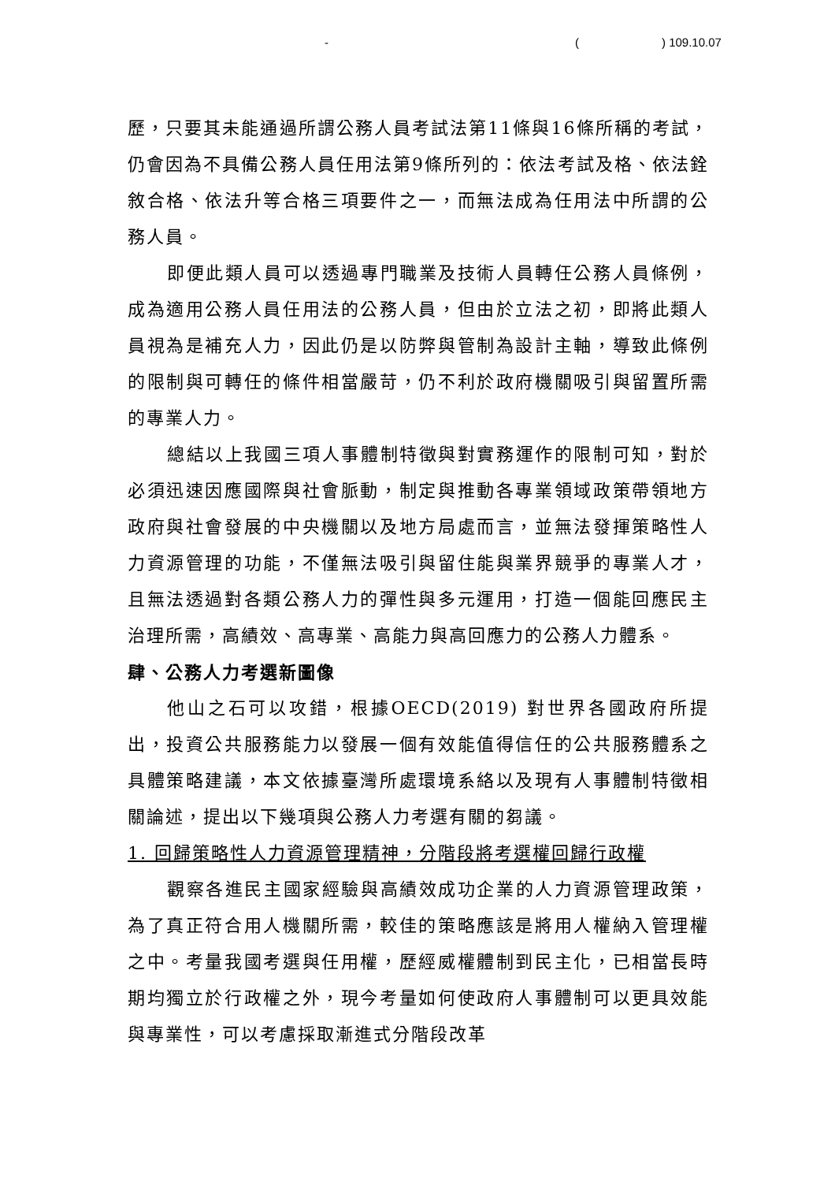- () 109.10.07
歷，只要其未能通過所謂公務人員考試法第11條與16條所稱的考試，仍會因為不具備公務人員任用法第9條所列的：依法考試及格、依法銓敘合格、依法升等合格三項要件之一，而無法成為任用法中所謂的公務人員。
即便此類人員可以透過專門職業及技術人員轉任公務人員條例，成為適用公務人員任用法的公務人員，但由於立法之初，即將此類人員視為是補充人力，因此仍是以防弊與管制為設計主軸，導致此條例的限制與可轉任的條件相當嚴苛，仍不利於政府機關吸引與留置所需的專業人力。
總結以上我國三項人事體制特徵與對實務運作的限制可知，對於必須迅速因應國際與社會脈動，制定與推動各專業領域政策帶領地方政府與社會發展的中央機關以及地方局處而言，並無法發揮策略性人力資源管理的功能，不僅無法吸引與留住能與業界競爭的專業人才，且無法透過對各類公務人力的彈性與多元運用，打造一個能回應民主治理所需，高績效、高專業、高能力與高回應力的公務人力體系。
肆、公務人力考選新圖像
他山之石可以攻錯，根據OECD(2019) 對世界各國政府所提出，投資公共服務能力以發展一個有效能值得信任的公共服務體系之具體策略建議，本文依據臺灣所處環境系絡以及現有人事體制特徵相關論述，提出以下幾項與公務人力考選有關的芻議。
1. 回歸策略性人力資源管理精神，分階段將考選權回歸行政權
觀察各進民主國家經驗與高績效成功企業的人力資源管理政策，為了真正符合用人機關所需，較佳的策略應該是將用人權納入管理權之中。考量我國考選與任用權，歷經威權體制到民主化，已相當長時期均獨立於行政權之外，現今考量如何使政府人事體制可以更具效能與專業性，可以考慮採取漸進式分階段改革